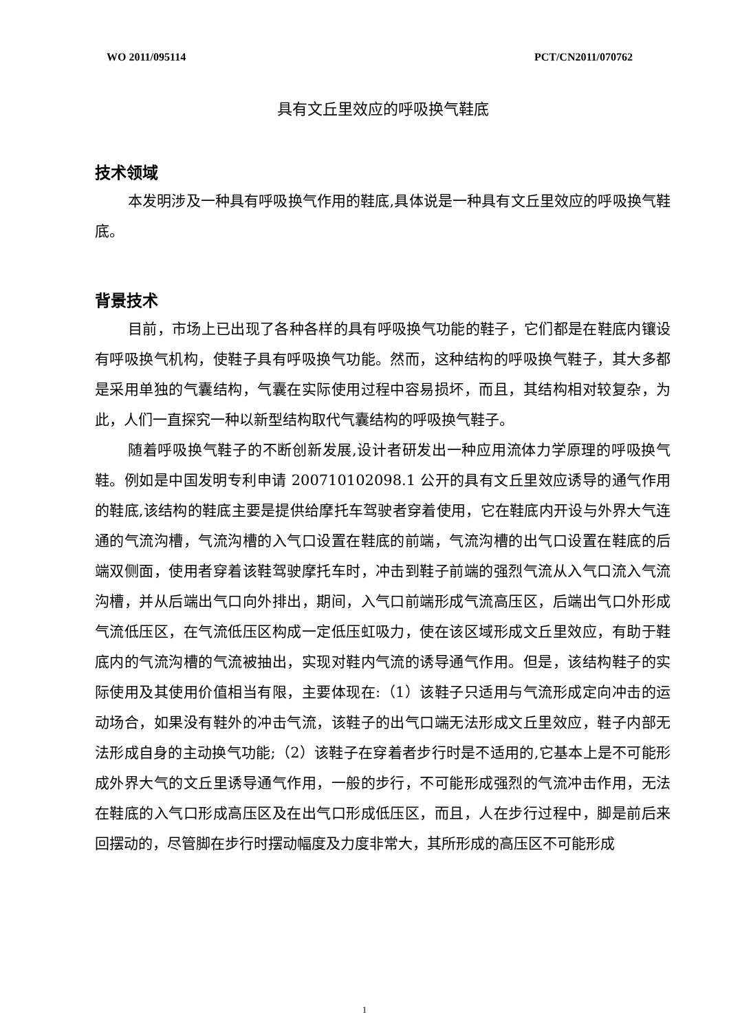WO 2011/095114 PCT/CN2011/070762
具有文丘里效应的呼吸换气鞋底
技术领域
本发明涉及一种具有呼吸换气作用的鞋底,具体说是一种具有文丘里效应的呼吸换气鞋底。
背景技术
目前，市场上已出现了各种各样的具有呼吸换气功能的鞋子，它们都是在鞋底内镶设有呼吸换气机构，使鞋子具有呼吸换气功能。然而，这种结构的呼吸换气鞋子，其大多都是采用单独的气囊结构，气囊在实际使用过程中容易损坏，而且，其结构相对较复杂，为此，人们一直探究一种以新型结构取代气囊结构的呼吸换气鞋子。
随着呼吸换气鞋子的不断创新发展,设计者研发出一种应用流体力学原理的呼吸换气鞋。例如是中国发明专利申请 200710102098.1 公开的具有文丘里效应诱导的通气作用的鞋底,该结构的鞋底主要是提供给摩托车驾驶者穿着使用，它在鞋底内开设与外界大气连通的气流沟槽，气流沟槽的入气口设置在鞋底的前端，气流沟槽的出气口设置在鞋底的后端双侧面，使用者穿着该鞋驾驶摩托车时，冲击到鞋子前端的强烈气流从入气口流入气流沟槽，并从后端出气口向外排出，期间，入气口前端形成气流高压区，后端出气口外形成气流低压区，在气流低压区构成一定低压虹吸力，使在该区域形成文丘里效应，有助于鞋底内的气流沟槽的气流被抽出，实现对鞋内气流的诱导通气作用。但是，该结构鞋子的实际使用及其使用价值相当有限，主要体现在:（1）该鞋子只适用与气流形成定向冲击的运动场合，如果没有鞋外的冲击气流，该鞋子的出气口端无法形成文丘里效应，鞋子内部无法形成自身的主动换气功能;（2）该鞋子在穿着者步行时是不适用的,它基本上是不可能形成外界大气的文丘里诱导通气作用，一般的步行，不可能形成强烈的气流冲击作用，无法在鞋底的入气口形成高压区及在出气口形成低压区，而且，人在步行过程中，脚是前后来回摆动的，尽管脚在步行时摆动幅度及力度非常大，其所形成的高压区不可能形成
1